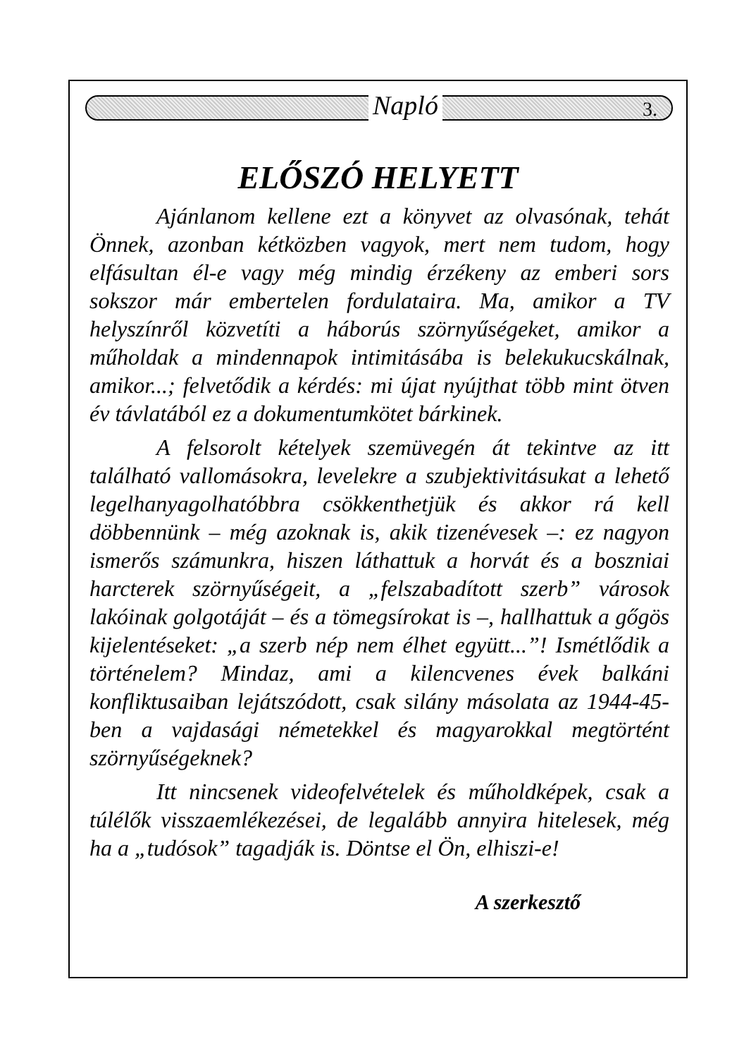Napló 3.
ELŐSZÓ HELYETT
Ajánlanom kellene ezt a könyvet az olvasónak, tehát Önnek, azonban kétközben vagyok, mert nem tudom, hogy elfásultan él-e vagy még mindig érzékeny az emberi sors sokszor már embertelen fordulataira. Ma, amikor a TV helyszínről közvetíti a háborús szörnyűségeket, amikor a műholdak a mindennapok intimitásába is belekukucskálnak, amikor...; felvetődik a kérdés: mi újat nyújthat több mint ötven év távlatából ez a dokumentumkötet bárkinek.
A felsorolt kételyek szemüvegén át tekintve az itt található vallomásokra, levelekre a szubjektivitásukat a lehető legelhanyagolhatóbbra csökkenthetjük és akkor rá kell döbbennünk – még azoknak is, akik tizenévesek –: ez nagyon ismerős számunkra, hiszen láthattuk a horvát és a boszniai harcterek szörnyűségeit, a „felszabadított szerb” városok lakóinak golgotáját – és a tömegsírokat is –, hallhattuk a gőgös kijelentéseket: „a szerb nép nem élhet együtt...”! Ismétlődik a történelem? Mindaz, ami a kilencvenes évek balkáni konfliktusaiban lejátszódott, csak silány másolata az 1944-45-ben a vajdasági németekkel és magyarokkal megtörtént szörnyűségeknek?
Itt nincsenek videofelvételek és műholdképek, csak a túlélők visszaemlékezései, de legalább annyira hitelesek, még ha a „tudósok” tagadják is. Döntse el Ön, elhiszi-e!
A szerkesztő